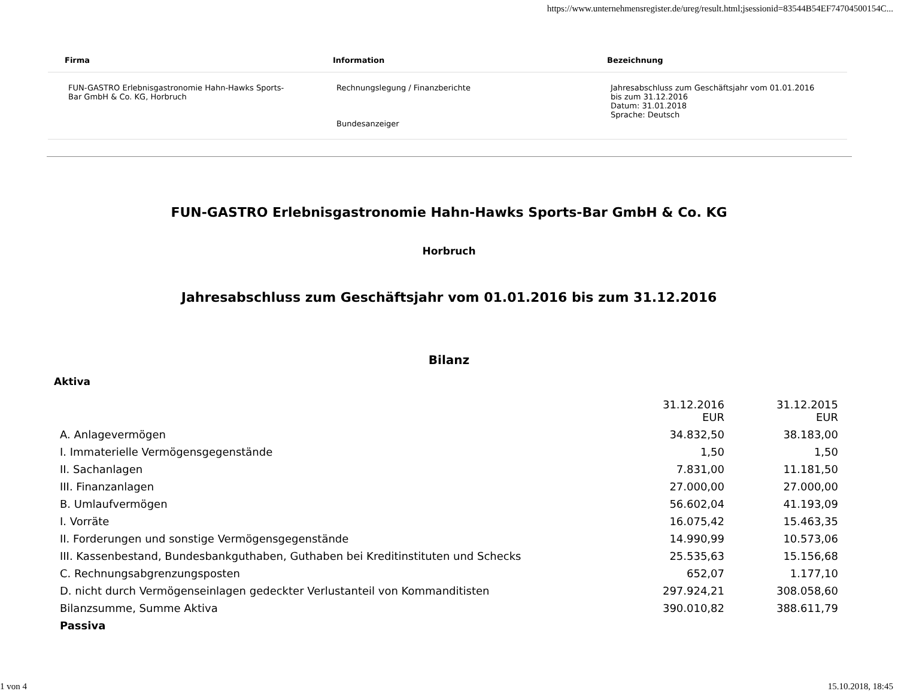https://www.unternehmensregister.de/ureg/result.html;jsessionid=83544B54EF74704500154C...
| Firma | Information | Bezeichnung |
| --- | --- | --- |
| FUN-GASTRO Erlebnisgastronomie Hahn-Hawks Sports-Bar GmbH & Co. KG, Horbruch | Rechnungslegung / Finanzberichte Bundesanzeiger | Jahresabschluss zum Geschäftsjahr vom 01.01.2016 bis zum 31.12.2016 Datum: 31.01.2018 Sprache: Deutsch |
FUN-GASTRO Erlebnisgastronomie Hahn-Hawks Sports-Bar GmbH & Co. KG
Horbruch
Jahresabschluss zum Geschäftsjahr vom 01.01.2016 bis zum 31.12.2016
Bilanz
Aktiva
| | 31.12.2016 EUR | 31.12.2015 EUR |
| A. Anlagevermögen | 34.832,50 | 38.183,00 |
| I. Immaterielle Vermögensgegenstände | 1,50 | 1,50 |
| II. Sachanlagen | 7.831,00 | 11.181,50 |
| III. Finanzanlagen | 27.000,00 | 27.000,00 |
| B. Umlaufvermögen | 56.602,04 | 41.193,09 |
| I. Vorräte | 16.075,42 | 15.463,35 |
| II. Forderungen und sonstige Vermögensgegenstände | 14.990,99 | 10.573,06 |
| III. Kassenbestand, Bundesbankguthaben, Guthaben bei Kreditinstituten und Schecks | 25.535,63 | 15.156,68 |
| C. Rechnungsabgrenzungsposten | 652,07 | 1.177,10 |
| D. nicht durch Vermögenseinlagen gedeckter Verlustanteil von Kommanditisten | 297.924,21 | 308.058,60 |
| Bilanzsumme, Summe Aktiva | 390.010,82 | 388.611,79 |
| Passiva | | |
1 von 4 15.10.2018, 18:45